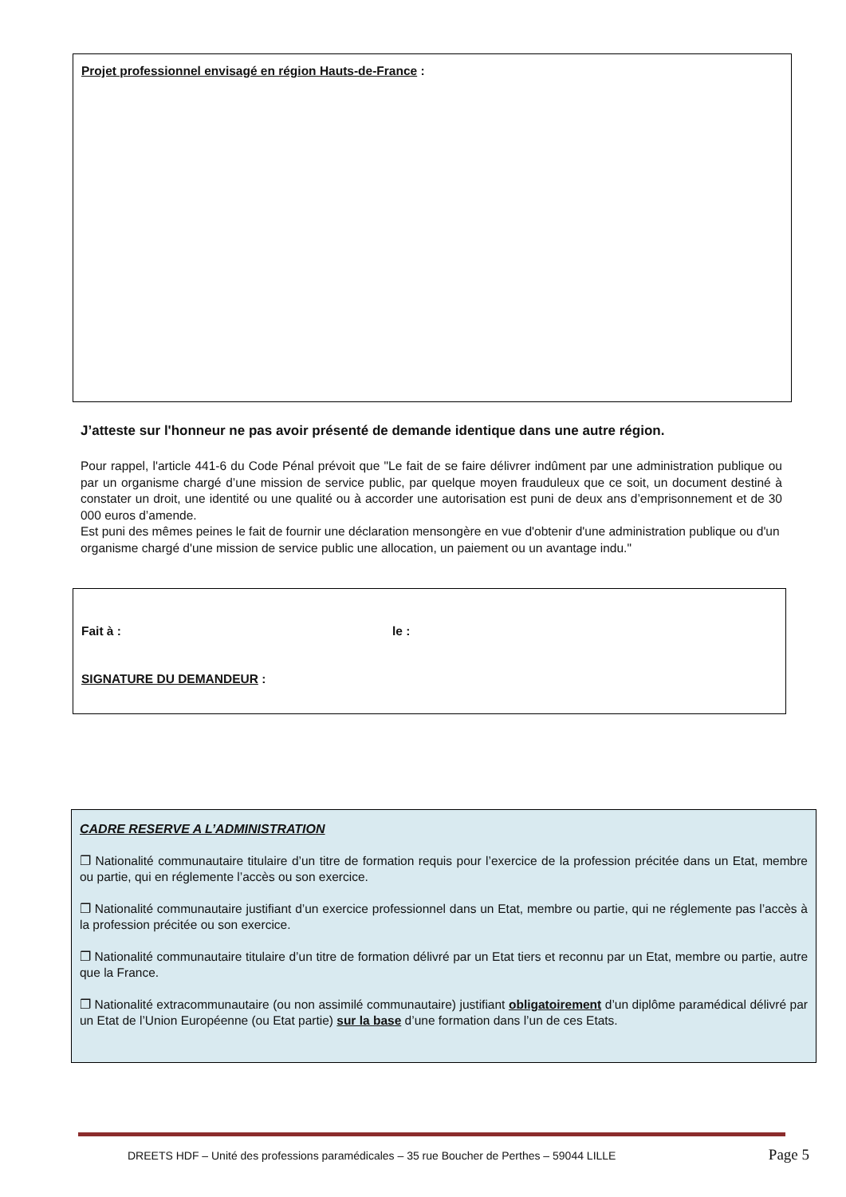Projet professionnel envisagé en région Hauts-de-France :
J’atteste sur l'honneur ne pas avoir présenté de demande identique dans une autre région.
Pour rappel, l'article 441-6 du Code Pénal prévoit que "Le fait de se faire délivrer indûment par une administration publique ou par un organisme chargé d’une mission de service public, par quelque moyen frauduleux que ce soit, un document destiné à constater un droit, une identité ou une qualité ou à accorder une autorisation est puni de deux ans d’emprisonnement et de 30 000 euros d’amende.
Est puni des mêmes peines le fait de fournir une déclaration mensongère en vue d'obtenir d'une administration publique ou d'un organisme chargé d'une mission de service public une allocation, un paiement ou un avantage indu."
Fait à : le :
SIGNATURE DU DEMANDEUR :
CADRE RESERVE A L’ADMINISTRATION
❐ Nationalité communautaire titulaire d’un titre de formation requis pour l’exercice de la profession précitée dans un Etat, membre ou partie, qui en réglemente l’accès ou son exercice.
❐ Nationalité communautaire justifiant d’un exercice professionnel dans un Etat, membre ou partie, qui ne réglemente pas l’accès à la profession précitée ou son exercice.
❐ Nationalité communautaire titulaire d’un titre de formation délivré par un Etat tiers et reconnu par un Etat, membre ou partie, autre que la France.
❐ Nationalité extracommunautaire (ou non assimilé communautaire) justifiant obligatoirement d’un diplôme paramédical délivré par un Etat de l’Union Européenne (ou Etat partie) sur la base d’une formation dans l’un de ces Etats.
DREETS HDF – Unité des professions paramédicales – 35 rue Boucher de Perthes – 59044 LILLE Page 5